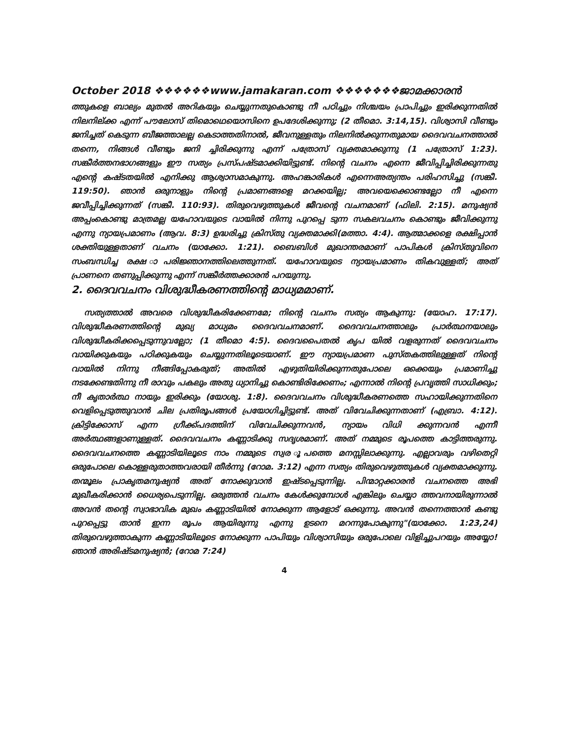October 2018 ❖❖❖❖❖❖www.jamakaran.com ❖❖❖❖❖❖❖ജാമക്കാരൻ
ത്തുകളെ ബാല്യം മുതൽ അറികയും ചെയ്യുന്നതുകൊണ്ടു നീ പഠിച്ചും നിശ്ചയം പ്രാപിച്ചും ഇരിക്കുന്നതിൽ നിലനില്ക്ക എന്ന് പൗലോസ് തിമൊഥെയൊസിനെ ഉപദേശിക്കുന്നു; (2 തീമൊ. 3:14,15). വിശ്വാസി വീണ്ടും ജനിച്ചത് കെടുന്ന ബീജത്താലല്ല കെടാത്തതിനാൽ, ജീവനുള്ളതും നിലനിൽക്കുന്നതുമായ ദൈവവചനത്താൽ തന്നെ, നിങ്ങൾ വീണ്ടും ജനി ച്ചിരിക്കുന്നു എന്ന് പത്രോസ് വ്യക്തമാക്കുന്നു (1 പത്രോസ് 1:23). സങ്കീർത്തനഭാഗങ്ങളും ഈ സത്യം പ്രസ്പഷ്ടമാക്കിയിട്ടുണ്ട്. നിന്റെ വചനം എന്നെ ജീവിപ്പിച്ചിരിക്കുന്നതു എന്റെ കഷ്ടതയിൽ എനിക്കു ആശ്വാസമാകുന്നു. അഹങ്കാരികൾ എന്നെഅത്യന്തം പരിഹസിച്ചു (സങ്കീ. 119:50). ഞാൻ ഒരുനാളും നിന്റെ പ്രമാണങ്ങളെ മറക്കയില്ല; അവയെക്കൊണ്ടല്ലോ നീ എന്നെ ജവീപ്പിച്ചിക്കുന്നത് (സങ്കീ. 110:93). തിരുവെഴുത്തുകൾ ജീവന്റെ വചനമാണ് (ഫിലി. 2:15). മനുഷ്യൻ അപ്പംകൊണ്ടു മാത്രമല്ല യഹോവയുടെ വായിൽ നിന്നു പുറപ്പെ ടുന്ന സകലവചനം കൊണ്ടും ജീവിക്കുന്നു എന്നു ന്യായപ്രമാണം (ആവ. 8:3) ഉദ്ധരിച്ചു ക്രിസ്തു വ്യക്തമാക്കി(മത്താ. 4:4). ആത്മാക്കളെ രക്ഷിപ്പാൻ ശക്തിയുള്ളതാണ് വചനം (യാക്കോ. 1:21). ബൈബിൾ മുഖാന്തരമാണ് പാപികൾ ക്രിസ്തുവിനെ സംബന്ധിച്ച രക്ഷ ാപരിജ്ഞാനത്തിലെത്തുന്നത്. യഹോവയുടെ ന്യായപ്രമാണം തികവുള്ളത്; അത് പ്രാണനെ തണുപ്പിക്കുന്നു എന്ന് സങ്കീർത്തക്കാരൻ പറയുന്നു.
2. ദൈവവചനം വിശുദ്ധീകരണത്തിന്റെ മാധ്യമമാണ്.
സത്യത്താൽ അവരെ വിശുദ്ധീകരിക്കേണമേ; നിന്റെ വചനം സത്യം ആകുന്നു: (യോഹ. 17:17). വിശുദ്ധീകരണത്തിന്റെ മുഖ്യ മാധ്യമം ദൈവവചനമാണ്. ദൈവവചനത്താലും പ്രാർത്ഥനയാലും വിശുദ്ധീകരിക്കപ്പെടുന്നുവല്ലോ; (1 തീമൊ 4:5). ദൈവപൈതൽ കൃപ യിൽ വളരുന്നത് ദൈവവചനം വായിക്കുകയും പഠിക്കുകയും ചെയ്യുന്നതിലൂടെയാണ്. ഈ ന്യായപ്രമാണ പുസ്തകത്തിലുള്ളത് നിന്റെ വായിൽ നിന്നു നീങ്ങിപ്പോകരുത്; അതിൽ എഴുതിയിരിക്കുന്നതുപോലെ ഒക്കെയും പ്രമാണിച്ചു നടക്കേണ്ടതിന്നു നീ രാവും പകലും അതു ധ്യാനിച്ചു കൊണ്ടിരിക്കേണം; എന്നാൽ നിന്റെ പ്രവൃത്തി സാധിക്കും; നീ കൃതാർത്ഥ നായും ഇരിക്കും (യോശു. 1:8). ദൈവവചനം വിശുദ്ധീകരണത്തെ സഹായിക്കുന്നതിനെ വെളിപ്പെടുത്തുവാൻ ചില പ്രതിരൂപങ്ങൾ പ്രയോഗിച്ചിട്ടുണ്ട്. അത് വിവേചിക്കുന്നതാണ് (എബ്രാ. 4:12). ക്രിട്ടിക്കോസ് എന്ന ഗ്രീക്ക്പദത്തിന് വിവേചിക്കുന്നവൻ, ന്യായം വിധി ക്കുന്നവൻ എന്നീ അർത്ഥങ്ങളാണുള്ളത്. ദൈവവചനം കണ്ണാടിക്കു സദൃശമാണ്. അത് നമ്മുടെ രൂപത്തെ കാട്ടിത്തരുന്നു. ദൈവവചനത്തെ കണ്ണാടിയിലൂടെ നാം നമ്മുടെ സ്വര ൂപത്തെ മനസ്സിലാക്കുന്നു. എല്ലാവരും വഴിതെറ്റി ഒരുപോലെ കൊള്ളരുതാത്തവരായി തീർന്നു (റോമ. 3:12) എന്ന സത്യം തിരുവെഴുത്തുകൾ വ്യക്തമാക്കുന്നു. തന്മൂലം പ്രാകൃതമനുഷ്യൻ അത് നോക്കുവാൻ ഇഷ്ടപ്പെടുന്നില്ല. പിന്മാറ്റക്കാരൻ വചനത്തെ അഭി മുഖീകരിക്കാൻ ധൈര്യപെടുന്നില്ല. ഒരുത്തൻ വചനം കേൾക്കുമ്പോൾ എങ്കിലും ചെയ്യാ ത്തവനായിരുന്നാൽ അവൻ തന്റെ സ്വാഭാവിക മുഖം കണ്ണാടിയിൽ നോക്കുന്ന ആളോട് ഒക്കുന്നു. അവൻ തന്നെത്താൻ കണ്ടു പുറപ്പെട്ടു താൻ ഇന്ന രൂപം ആയിരുന്നു എന്നു ഉടനെ മറന്നുപോകുന്നു"(യാക്കോ. 1:23,24) തിരുവെഴുത്താകുന്ന കണ്ണാടിയിലൂടെ നോക്കുന്ന പാപിയും വിശ്വാസിയും ഒരുപോലെ വിളിച്ചുപറയും അയ്യോ! ഞാൻ അരിഷ്ടമനുഷ്യൻ; (റോമ 7:24)
4